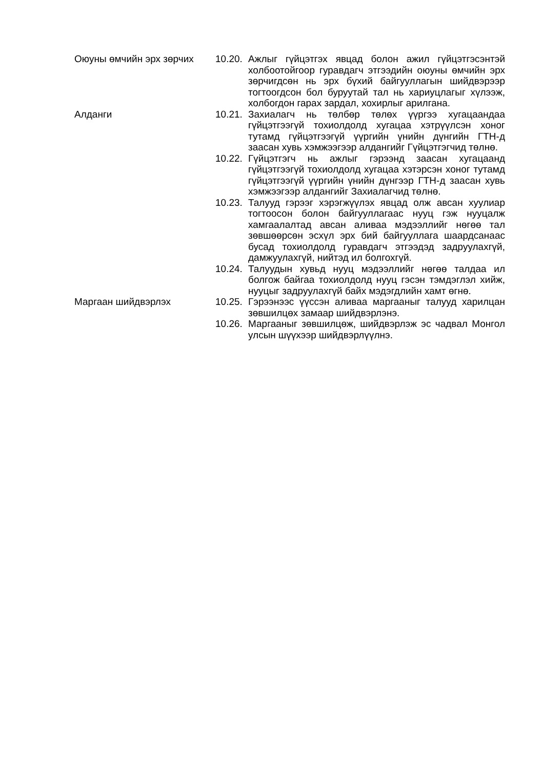Оюуны өмчийн эрх зөрчих 10.20.
Ажлыг гүйцэтгэх явцад болон ажил гүйцэтгэсэнтэй холбоотойгоор гуравдагч этгээдийн оюуны өмчийн эрх зөрчигдсөн нь эрх бүхий байгууллагын шийдвэрээр тогтоогдсон бол буруутай тал нь хариуцлагыг хүлээж, холбогдон гарах зардал, хохирлыг арилгана.
Алданги 10.21.
Захиалагч нь төлбөр төлөх үүргээ хугацаандаа гүйцэтгээгүй тохиолдолд хугацаа хэтрүүлсэн хоног тутамд гүйцэтгээгүй үүргийн үнийн дүнгийн ГТН-д заасан хувь хэмжээгээр алдангийг Гүйцэтгэгчид төлнө.
10.22.
Гүйцэтгэгч нь ажлыг гэрээнд заасан хугацаанд гүйцэтгээгүй тохиолдолд хугацаа хэтэрсэн хоног тутамд гүйцэтгээгүй үүргийн үнийн дүнгээр ГТН-д заасан хувь хэмжээгээр алдангийг Захиалагчид төлнө.
10.23.
Талууд гэрээг хэрэгжүүлэх явцад олж авсан хуулиар тогтоосон болон байгууллагаас нууц гэж нууцалж хамгаалалтад авсан аливаа мэдээллийг нөгөө тал зөвшөөрсөн эсхүл эрх бий байгууллага шаардсанаас бусад тохиолдолд гуравдагч этгээдэд задруулахгүй, дамжуулахгүй, нийтэд ил болгохгүй.
10.24.
Талуудын хувьд нууц мэдээллийг нөгөө талдаа ил болгож байгаа тохиолдолд нууц гэсэн тэмдэглэл хийж, нууцыг задруулахгүй байх мэдэгдлийн хамт өгнө.
Маргаан шийдвэрлэх 10.25.
Гэрээнээс үүссэн аливаа маргааныг талууд харилцан зөвшилцөх замаар шийдвэрлэнэ.
10.26.
Маргааныг зөвшилцөж, шийдвэрлэж эс чадвал Монгол улсын шүүхээр шийдвэрлүүлнэ.